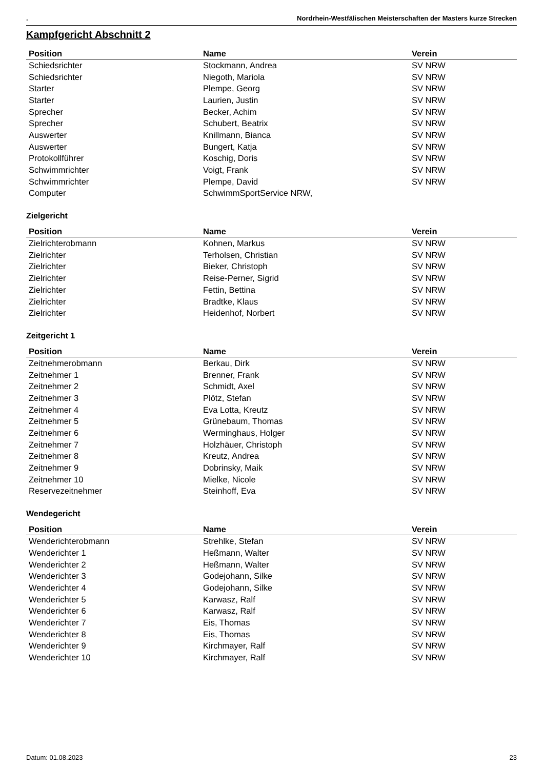. Nordrhein-Westfälischen Meisterschaften der Masters kurze Strecken
Kampfgericht Abschnitt 2
| Position | Name | Verein |
| --- | --- | --- |
| Schiedsrichter | Stockmann, Andrea | SV NRW |
| Schiedsrichter | Niegoth, Mariola | SV NRW |
| Starter | Plempe, Georg | SV NRW |
| Starter | Laurien, Justin | SV NRW |
| Sprecher | Becker, Achim | SV NRW |
| Sprecher | Schubert, Beatrix | SV NRW |
| Auswerter | Knillmann, Bianca | SV NRW |
| Auswerter | Bungert, Katja | SV NRW |
| Protokollführer | Koschig, Doris | SV NRW |
| Schwimmrichter | Voigt, Frank | SV NRW |
| Schwimmrichter | Plempe, David | SV NRW |
| Computer | SchwimmSportService NRW, | |
Zielgericht
| Position | Name | Verein |
| --- | --- | --- |
| Zielrichterobmann | Kohnen, Markus | SV NRW |
| Zielrichter | Terholsen, Christian | SV NRW |
| Zielrichter | Bieker, Christoph | SV NRW |
| Zielrichter | Reise-Perner, Sigrid | SV NRW |
| Zielrichter | Fettin, Bettina | SV NRW |
| Zielrichter | Bradtke, Klaus | SV NRW |
| Zielrichter | Heidenhof, Norbert | SV NRW |
Zeitgericht 1
| Position | Name | Verein |
| --- | --- | --- |
| Zeitnehmerobmann | Berkau, Dirk | SV NRW |
| Zeitnehmer 1 | Brenner, Frank | SV NRW |
| Zeitnehmer 2 | Schmidt, Axel | SV NRW |
| Zeitnehmer 3 | Plötz, Stefan | SV NRW |
| Zeitnehmer 4 | Eva Lotta, Kreutz | SV NRW |
| Zeitnehmer 5 | Grünebaum, Thomas | SV NRW |
| Zeitnehmer 6 | Werminghaus, Holger | SV NRW |
| Zeitnehmer 7 | Holzhäuer, Christoph | SV NRW |
| Zeitnehmer 8 | Kreutz, Andrea | SV NRW |
| Zeitnehmer 9 | Dobrinsky, Maik | SV NRW |
| Zeitnehmer 10 | Mielke, Nicole | SV NRW |
| Reservezeitnehmer | Steinhoff, Eva | SV NRW |
Wendegericht
| Position | Name | Verein |
| --- | --- | --- |
| Wenderichterobmann | Strehlke, Stefan | SV NRW |
| Wenderichter 1 | Heßmann, Walter | SV NRW |
| Wenderichter 2 | Heßmann, Walter | SV NRW |
| Wenderichter 3 | Godejohann, Silke | SV NRW |
| Wenderichter 4 | Godejohann, Silke | SV NRW |
| Wenderichter 5 | Karwasz, Ralf | SV NRW |
| Wenderichter 6 | Karwasz, Ralf | SV NRW |
| Wenderichter 7 | Eis, Thomas | SV NRW |
| Wenderichter 8 | Eis, Thomas | SV NRW |
| Wenderichter 9 | Kirchmayer, Ralf | SV NRW |
| Wenderichter 10 | Kirchmayer, Ralf | SV NRW |
Datum: 01.08.2023 23